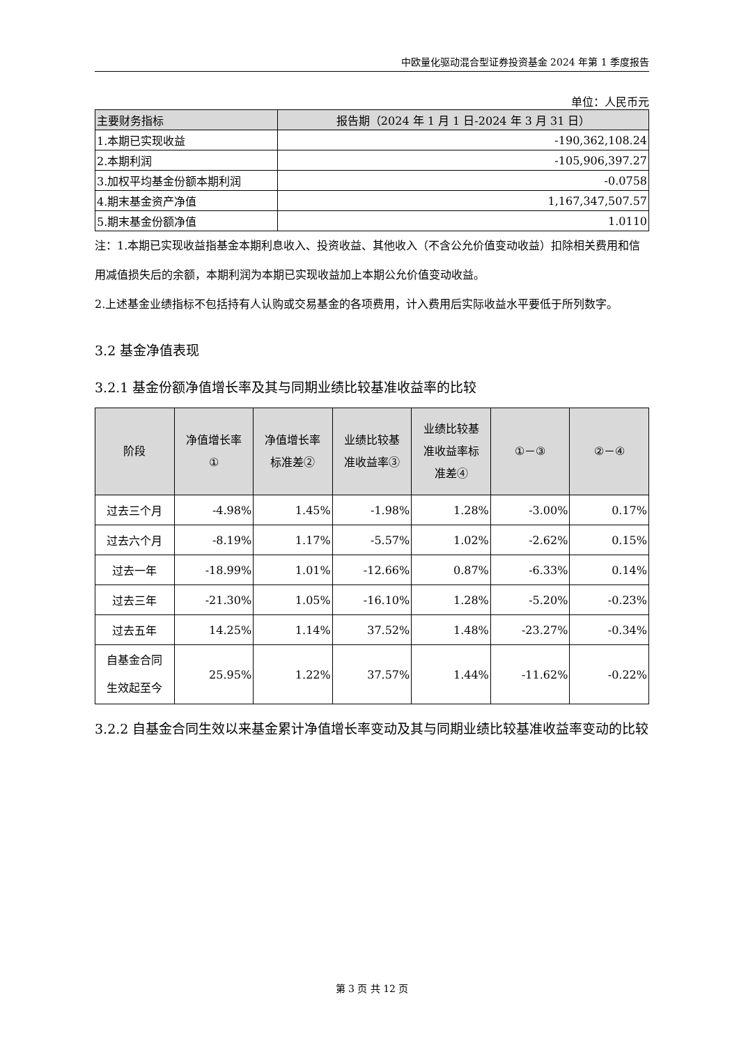中欧量化驱动混合型证券投资基金 2024 年第 1 季度报告
单位：人民币元
| 主要财务指标 | 报告期（2024 年 1 月 1 日-2024 年 3 月 31 日） |
| --- | --- |
| 1.本期已实现收益 | -190,362,108.24 |
| 2.本期利润 | -105,906,397.27 |
| 3.加权平均基金份额本期利润 | -0.0758 |
| 4.期末基金资产净值 | 1,167,347,507.57 |
| 5.期末基金份额净值 | 1.0110 |
注：1.本期已实现收益指基金本期利息收入、投资收益、其他收入（不含公允价值变动收益）扣除相关费用和信用减值损失后的余额，本期利润为本期已实现收益加上本期公允价值变动收益。
2.上述基金业绩指标不包括持有人认购或交易基金的各项费用，计入费用后实际收益水平要低于所列数字。
3.2 基金净值表现
3.2.1 基金份额净值增长率及其与同期业绩比较基准收益率的比较
| 阶段 | 净值增长率 ① | 净值增长率 标准差② | 业绩比较基 准收益率③ | 业绩比较基 准收益率标 准差④ | ①－③ | ②－④ |
| --- | --- | --- | --- | --- | --- | --- |
| 过去三个月 | -4.98% | 1.45% | -1.98% | 1.28% | -3.00% | 0.17% |
| 过去六个月 | -8.19% | 1.17% | -5.57% | 1.02% | -2.62% | 0.15% |
| 过去一年 | -18.99% | 1.01% | -12.66% | 0.87% | -6.33% | 0.14% |
| 过去三年 | -21.30% | 1.05% | -16.10% | 1.28% | -5.20% | -0.23% |
| 过去五年 | 14.25% | 1.14% | 37.52% | 1.48% | -23.27% | -0.34% |
| 自基金合同 生效起至今 | 25.95% | 1.22% | 37.57% | 1.44% | -11.62% | -0.22% |
3.2.2 自基金合同生效以来基金累计净值增长率变动及其与同期业绩比较基准收益率变动的比较
第 3 页 共 12 页